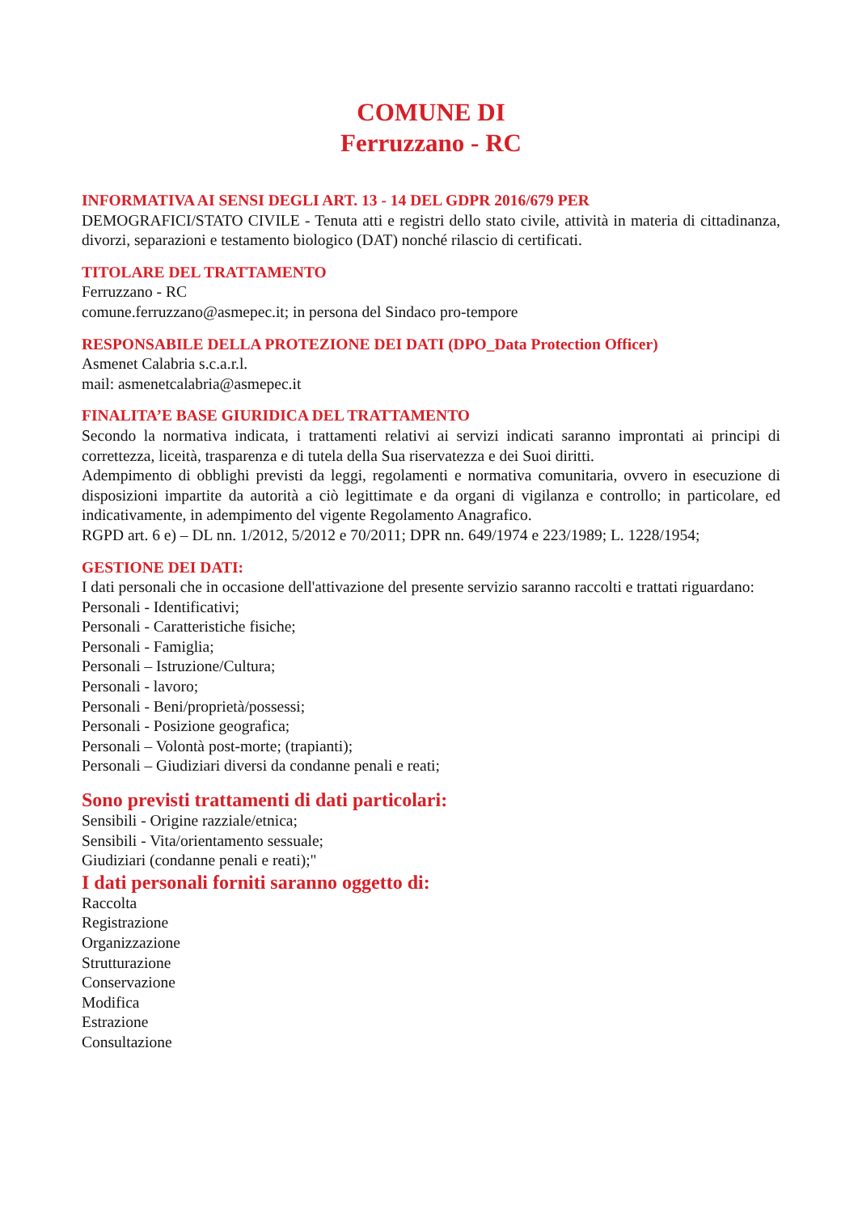COMUNE DI
Ferruzzano - RC
INFORMATIVA AI SENSI DEGLI ART. 13 - 14 DEL GDPR 2016/679 PER
DEMOGRAFICI/STATO CIVILE - Tenuta atti e registri dello stato civile, attività in materia di cittadinanza, divorzi, separazioni e testamento biologico (DAT) nonché rilascio di certificati.
TITOLARE DEL TRATTAMENTO
Ferruzzano - RC
comune.ferruzzano@asmepec.it; in persona del Sindaco pro-tempore
RESPONSABILE DELLA PROTEZIONE DEI DATI (DPO_Data Protection Officer)
Asmenet Calabria s.c.a.r.l.
mail: asmenetcalabria@asmepec.it
FINALITA’E BASE GIURIDICA DEL TRATTAMENTO
Secondo la normativa indicata, i trattamenti relativi ai servizi indicati saranno improntati ai principi di correttezza, liceità, trasparenza e di tutela della Sua riservatezza e dei Suoi diritti.
Adempimento di obblighi previsti da leggi, regolamenti e normativa comunitaria, ovvero in esecuzione di disposizioni impartite da autorità a ciò legittimate e da organi di vigilanza e controllo; in particolare, ed indicativamente, in adempimento del vigente Regolamento Anagrafico.
RGPD art. 6 e) – DL nn. 1/2012, 5/2012 e 70/2011; DPR nn. 649/1974 e 223/1989; L. 1228/1954;
GESTIONE DEI DATI:
I dati personali che in occasione dell'attivazione del presente servizio saranno raccolti e trattati riguardano:
Personali - Identificativi;
Personali - Caratteristiche fisiche;
Personali - Famiglia;
Personali – Istruzione/Cultura;
Personali - lavoro;
Personali - Beni/proprietà/possessi;
Personali - Posizione geografica;
Personali – Volontà post-morte; (trapianti);
Personali – Giudiziari diversi da condanne penali e reati;
Sono previsti trattamenti di dati particolari:
Sensibili - Origine razziale/etnica;
Sensibili - Vita/orientamento sessuale;
Giudiziari (condanne penali e reati);"
I dati personali forniti saranno oggetto di:
Raccolta
Registrazione
Organizzazione
Strutturazione
Conservazione
Modifica
Estrazione
Consultazione